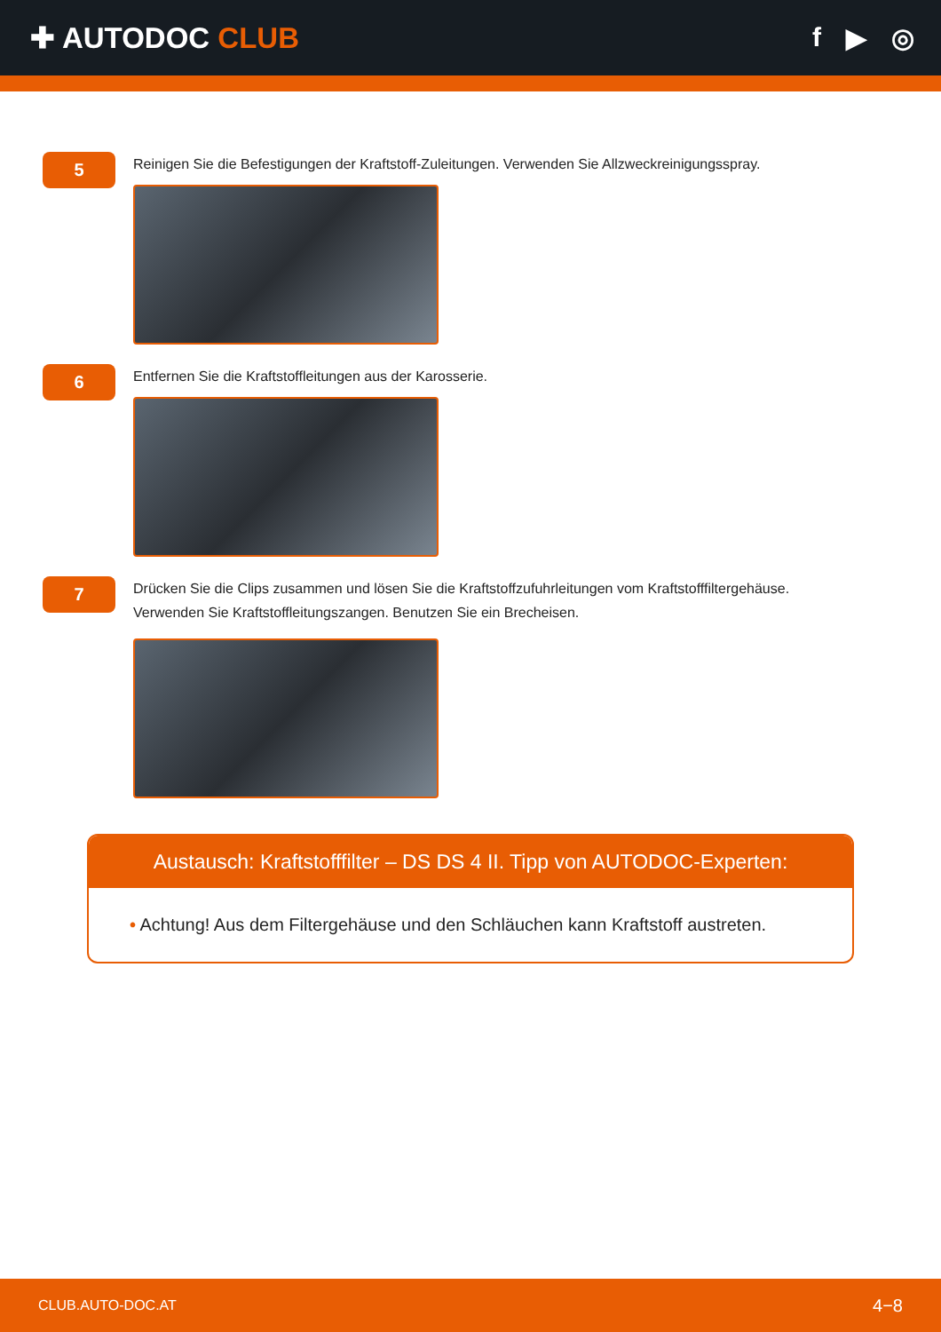✚ AUTODOC CLUB f ▶ ◎
5
Reinigen Sie die Befestigungen der Kraftstoff-Zuleitungen. Verwenden Sie Allzweckreinigungsspray.
6
Entfernen Sie die Kraftstoffleitungen aus der Karosserie.
7
Drücken Sie die Clips zusammen und lösen Sie die Kraftstoffzufuhrleitungen vom Kraftstofffiltergehäuse.
Verwenden Sie Kraftstoffleitungszangen. Benutzen Sie ein Brecheisen.
Austausch: Kraftstofffilter – DS DS 4 II. Tipp von AUTODOC-Experten:
• Achtung! Aus dem Filtergehäuse und den Schläuchen kann Kraftstoff austreten.
CLUB.AUTO-DOC.AT 4−8